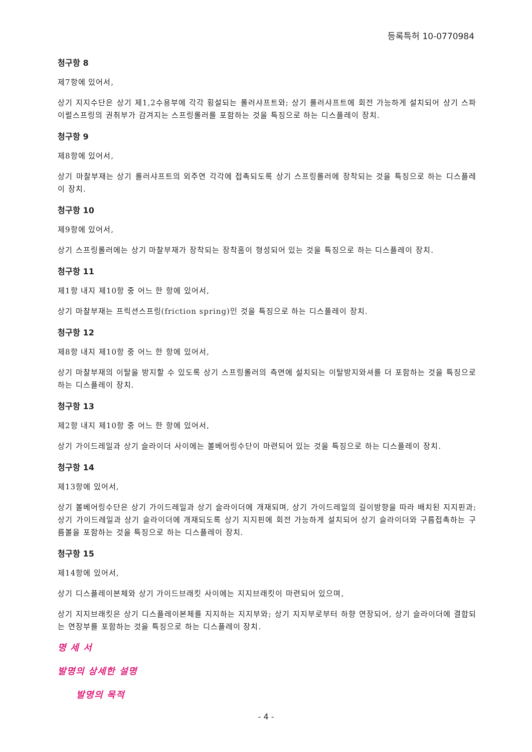등록특허 10-0770984
청구항 8
제7항에 있어서,
상기 지지수단은 상기 제1,2수용부에 각각 횡설되는 롤러샤프트와; 상기 롤러샤프트에 회전 가능하게 설치되어 상기 스파이럴스프링의 권취부가 감겨지는 스프링롤러를 포함하는 것을 특징으로 하는 디스플레이 장치.
청구항 9
제8항에 있어서,
상기 마찰부재는 상기 롤러샤프트의 외주연 각각에 접촉되도록 상기 스프링롤러에 장착되는 것을 특징으로 하는 디스플레이 장치.
청구항 10
제9항에 있어서,
상기 스프링롤러에는 상기 마찰부재가 장착되는 장착홈이 형성되어 있는 것을 특징으로 하는 디스플레이 장치.
청구항 11
제1항 내지 제10항 중 어느 한 항에 있어서,
상기 마찰부재는 프릭션스프링(friction spring)인 것을 특징으로 하는 디스플레이 장치.
청구항 12
제8항 내지 제10항 중 어느 한 항에 있어서,
상기 마찰부재의 이탈을 방지할 수 있도록 상기 스프링롤러의 측면에 설치되는 이탈방지와셔를 더 포함하는 것을 특징으로 하는 디스플레이 장치.
청구항 13
제2항 내지 제10항 중 어느 한 항에 있어서,
상기 가이드레일과 상기 슬라이더 사이에는 볼베어링수단이 마련되어 있는 것을 특징으로 하는 디스플레이 장치.
청구항 14
제13항에 있어서,
상기 볼베어링수단은 상기 가이드레일과 상기 슬라이더에 개재되며, 상기 가이드레일의 길이방향을 따라 배치된 지지핀과; 상기 가이드레일과 상기 슬라이더에 개재되도록 상기 지지핀에 회전 가능하게 설치되어 상기 슬라이더와 구름접촉하는 구름볼을 포함하는 것을 특징으로 하는 디스플레이 장치.
청구항 15
제14항에 있어서,
상기 디스플레이본체와 상기 가이드브래킷 사이에는 지지브래킷이 마련되어 있으며,
상기 지지브래킷은 상기 디스플레이본체를 지지하는 지지부와; 상기 지지부로부터 하향 연장되어, 상기 슬라이더에 결합되는 연장부를 포함하는 것을 특징으로 하는 디스플레이 장치.
명 세 서
발명의 상세한 설명
발명의 목적
- 4 -